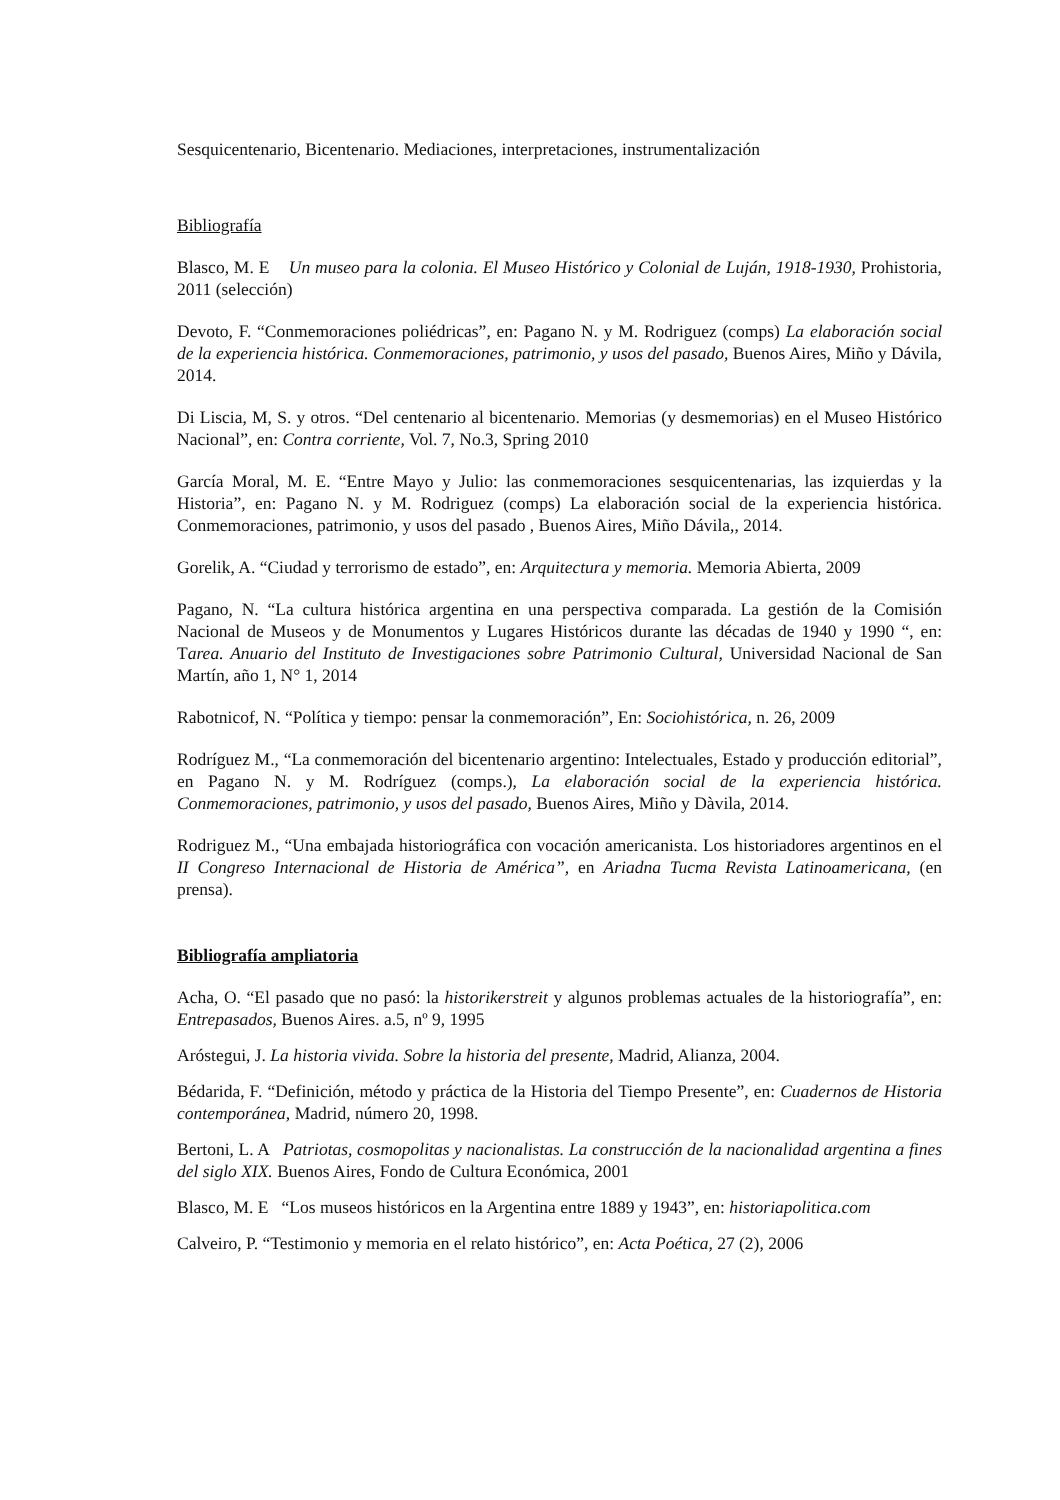Sesquicentenario, Bicentenario. Mediaciones, interpretaciones, instrumentalización
Bibliografía
Blasco, M. E Un museo para la colonia. El Museo Histórico y Colonial de Luján, 1918-1930, Prohistoria, 2011 (selección)
Devoto, F. “Conmemoraciones poliédricas”, en: Pagano N. y M. Rodriguez (comps) La elaboración social de la experiencia histórica. Conmemoraciones, patrimonio, y usos del pasado, Buenos Aires, Miño y Dávila, 2014.
Di Liscia, M, S. y otros. “Del centenario al bicentenario. Memorias (y desmemorias) en el Museo Histórico Nacional”, en: Contra corriente, Vol. 7, No.3, Spring 2010
García Moral, M. E. “Entre Mayo y Julio: las conmemoraciones sesquicentenarias, las izquierdas y la Historia”, en: Pagano N. y M. Rodriguez (comps) La elaboración social de la experiencia histórica. Conmemoraciones, patrimonio, y usos del pasado , Buenos Aires, Miño Dávila,, 2014.
Gorelik, A. “Ciudad y terrorismo de estado”, en: Arquitectura y memoria. Memoria Abierta, 2009
Pagano, N. “La cultura histórica argentina en una perspectiva comparada. La gestión de la Comisión Nacional de Museos y de Monumentos y Lugares Históricos durante las décadas de 1940 y 1990 “, en: Tarea. Anuario del Instituto de Investigaciones sobre Patrimonio Cultural, Universidad Nacional de San Martín, año 1, N° 1, 2014
Rabotnicof, N. “Política y tiempo: pensar la conmemoración”, En: Sociohistórica, n. 26, 2009
Rodríguez M., “La conmemoración del bicentenario argentino: Intelectuales, Estado y producción editorial”, en Pagano N. y M. Rodríguez (comps.), La elaboración social de la experiencia histórica. Conmemoraciones, patrimonio, y usos del pasado, Buenos Aires, Miño y Dàvila, 2014.
Rodriguez M., “Una embajada historiográfica con vocación americanista. Los historiadores argentinos en el II Congreso Internacional de Historia de América”, en Ariadna Tucma Revista Latinoamericana, (en prensa).
Bibliografía ampliatoria
Acha, O. “El pasado que no pasó: la historikerstreit y algunos problemas actuales de la historiografía”, en: Entrepasados, Buenos Aires. a.5, nº 9, 1995
Aróstegui, J. La historia vivida. Sobre la historia del presente, Madrid, Alianza, 2004.
Bédarida, F. “Definición, método y práctica de la Historia del Tiempo Presente”, en: Cuadernos de Historia contemporánea, Madrid, número 20, 1998.
Bertoni, L. A Patriotas, cosmopolitas y nacionalistas. La construcción de la nacionalidad argentina a fines del siglo XIX. Buenos Aires, Fondo de Cultura Económica, 2001
Blasco, M. E “Los museos históricos en la Argentina entre 1889 y 1943”, en: historiapolitica.com
Calveiro, P. “Testimonio y memoria en el relato histórico”, en: Acta Poética, 27 (2), 2006